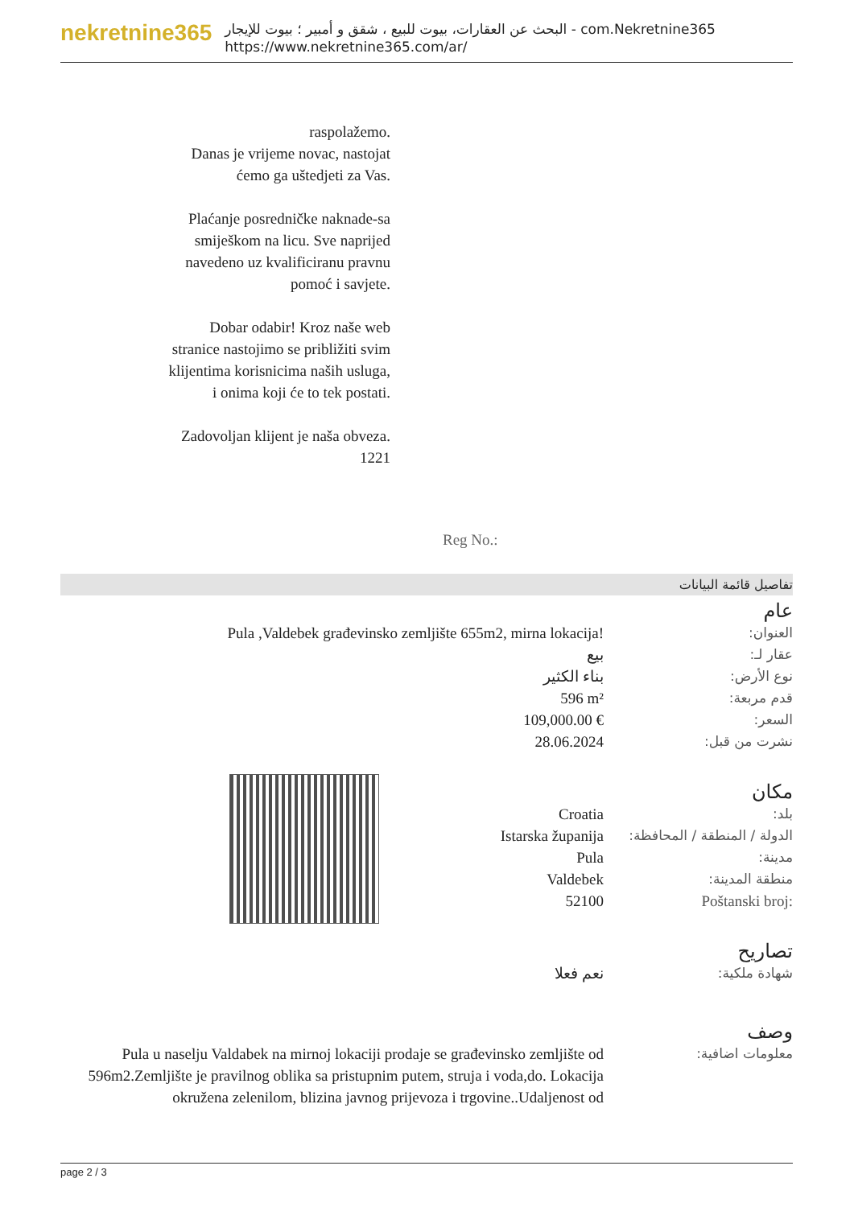nekretnine365
البحث عن العقارات، بيوت للبيع ، شقق و أمبير ؛ بيوت للإيجار - com.Nekretnine365
https://www.nekretnine365.com/ar/
raspolažemo.
Danas je vrijeme novac, nastojat ćemo ga uštedjeti za Vas.
Plaćanje posredničke naknade-sa smiješkom na licu. Sve naprijed navedeno uz kvalificiranu pravnu pomoć i savjete.
Dobar odabir! Kroz naše web stranice nastojimo se približiti svim klijentima korisnicima naših usluga, i onima koji će to tek postati.
Zadovoljan klijent je naša obveza.
1221
Reg No.:
تفاصيل قائمة البيانات
عام
| Pula ,Valdebek građevinsko zemljište 655m2, mirna lokacija! | العنوان: |
| بيع | عقار لـ: |
| بناء الكثير | نوع الأرض: |
| 596 m² | قدم مربعة: |
| 109,000.00 € | السعر: |
| 28.06.2024 | نشرت من قبل: |
مكان
| Croatia | بلد: |
| Istarska županija | الدولة / المنطقة / المحافظة: |
| Pula | مدينة: |
| Valdebek | منطقة المدينة: |
| 52100 | Poštanski broj: |
تصاريح
| نعم فعلا | شهادة ملكية: |
وصف
| Pula u naselju Valdabek na mirnoj lokaciji prodaje se građevinsko zemljište od 596m2.Zemljište je pravilnog oblika sa pristupnim putem, struja i voda,do. Lokacija okružena zelenilom, blizina javnog prijevoza i trgovine..Udaljenost od | معلومات اضافية: |
page 2 / 3